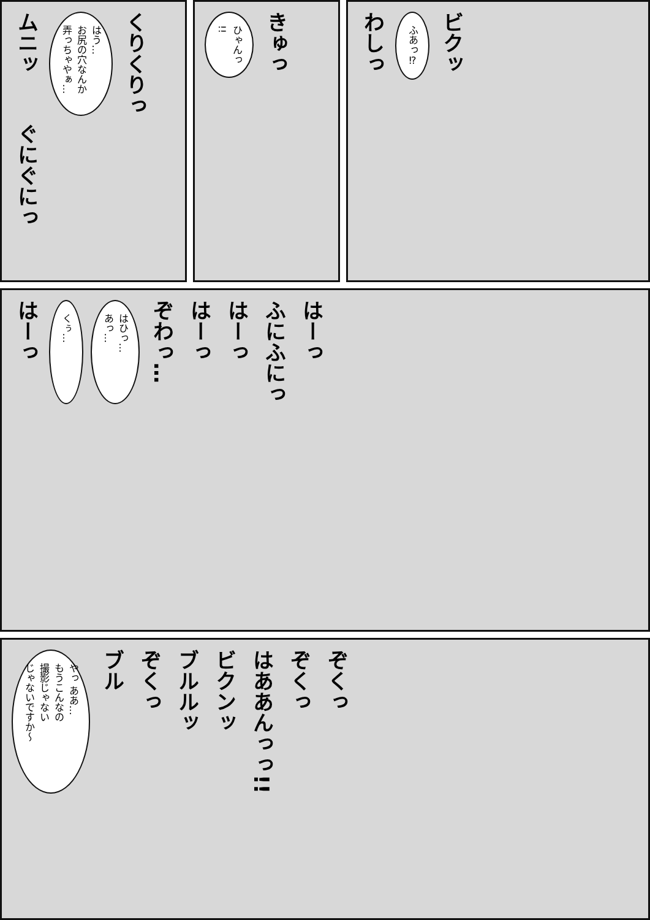ムニッ
はう…
お尻の穴なんか
弄っちゃやぁ…
くりくりっ
ぐにぐにっ
ひゃんっ
!!
きゅっ
わしっ
ふあっ⁉
ビクッ
はーっ
くぅ…
はひっ…
あっ…
ぞわっ…
はーっ
はーっ
ふにふにっ
はーっ
やっ ああ…
もうこんなの
撮影じゃない
じゃないですか～
ブル
ぞくっ
ブルルッ
ビクンッ
はああんっっ!!
ぞくっ
ぞくっ